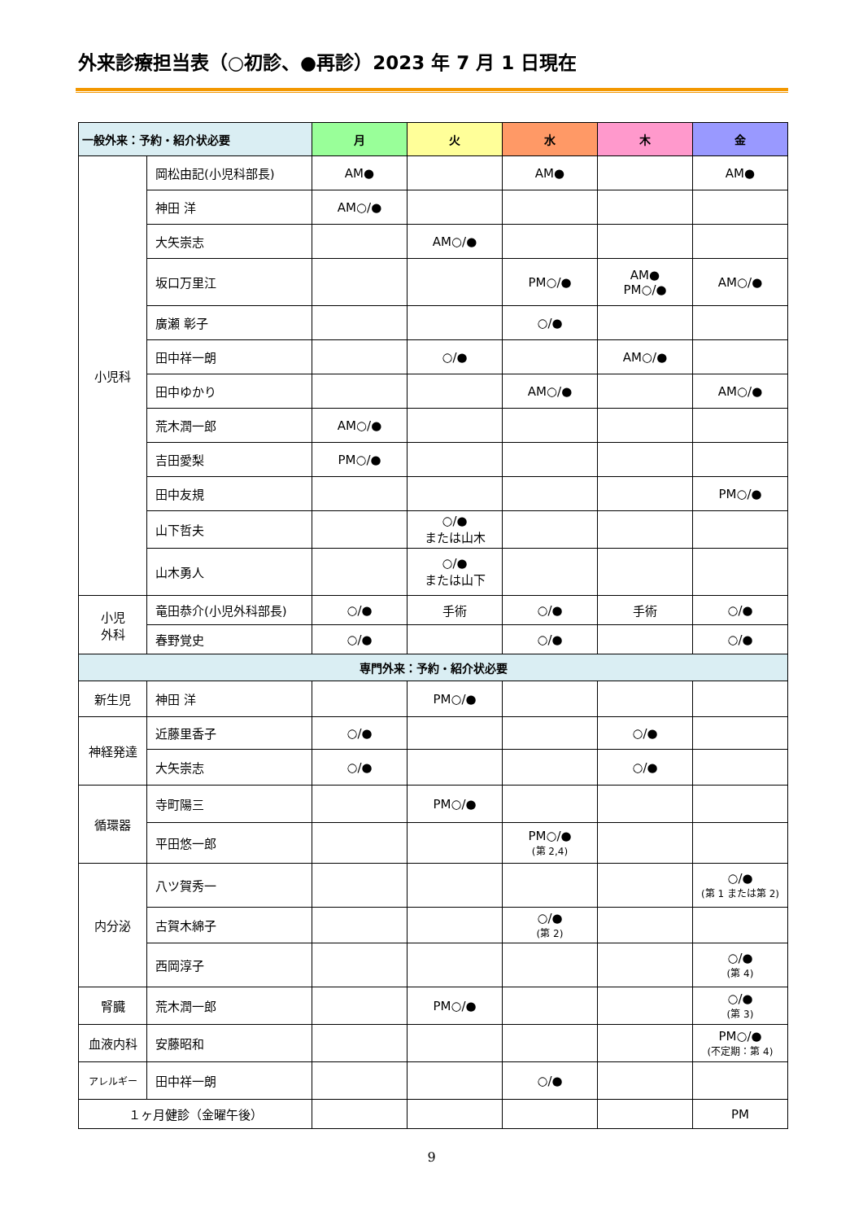外来診療担当表（○初診、●再診）2023 年 7 月 1 日現在
| 一般外来：予約・紹介状必要 | | 月 | 火 | 水 | 木 | 金 |
| --- | --- | --- | --- | --- | --- | --- |
| 小児科 | 岡松由記(小児科部長) | AM● | | AM● | | AM● |
| | 神田 洋 | AM○/● | | | | |
| | 大矢崇志 | | AM○/● | | | |
| | 坂口万里江 | | | PM○/● | AM● PM○/● | AM○/● |
| | 廣瀬 彰子 | | | ○/● | | |
| | 田中祥一朗 | | ○/● | | AM○/● | |
| | 田中ゆかり | | | AM○/● | | AM○/● |
| | 荒木潤一郎 | AM○/● | | | | |
| | 吉田愛梨 | PM○/● | | | | |
| | 田中友規 | | | | | PM○/● |
| | 山下哲夫 | | ○/● または山木 | | | |
| | 山木勇人 | | ○/● または山下 | | | |
| 小児 外科 | 竜田恭介(小児外科部長) | ○/● | 手術 | ○/● | 手術 | ○/● |
| | 春野覚史 | ○/● | | ○/● | | ○/● |
| 専門外来：予約・紹介状必要 | | | | | | |
| 新生児 | 神田 洋 | | PM○/● | | | |
| 神経発達 | 近藤里香子 | ○/● | | | ○/● | |
| | 大矢崇志 | ○/● | | | ○/● | |
| 循環器 | 寺町陽三 | | PM○/● | | | |
| | 平田悠一郎 | | | PM○/● (第 2,4) | | |
| 内分泌 | 八ツ賀秀一 | | | | | ○/● (第 1 または第 2) |
| | 古賀木綿子 | | | ○/● (第 2) | | |
| | 西岡淳子 | | | | | ○/● (第 4) |
| 腎臓 | 荒木潤一郎 | | PM○/● | | | ○/● (第 3) |
| 血液内科 | 安藤昭和 | | | | | PM○/● (不定期：第 4) |
| アレルギー | 田中祥一朗 | | | ○/● | | |
| １ヶ月健診（金曜午後） | | | | | | PM |
9